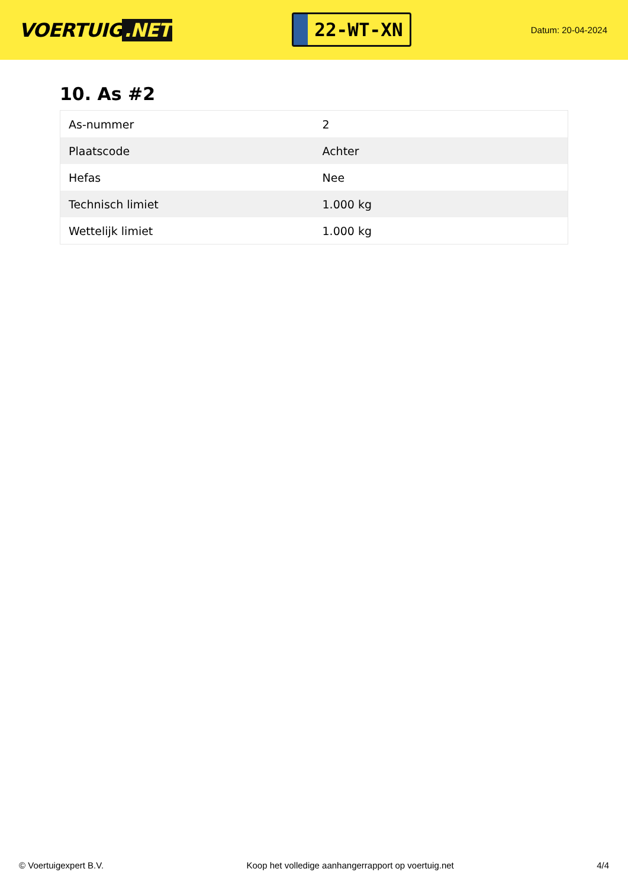VOERTUIG.NET
22-WT-XN
Datum: 20-04-2024
10. As #2
| As-nummer | 2 |
| Plaatscode | Achter |
| Hefas | Nee |
| Technisch limiet | 1.000 kg |
| Wettelijk limiet | 1.000 kg |
© Voertuigexpert B.V. Koop het volledige aanhangerrapport op voertuig.net 4/4